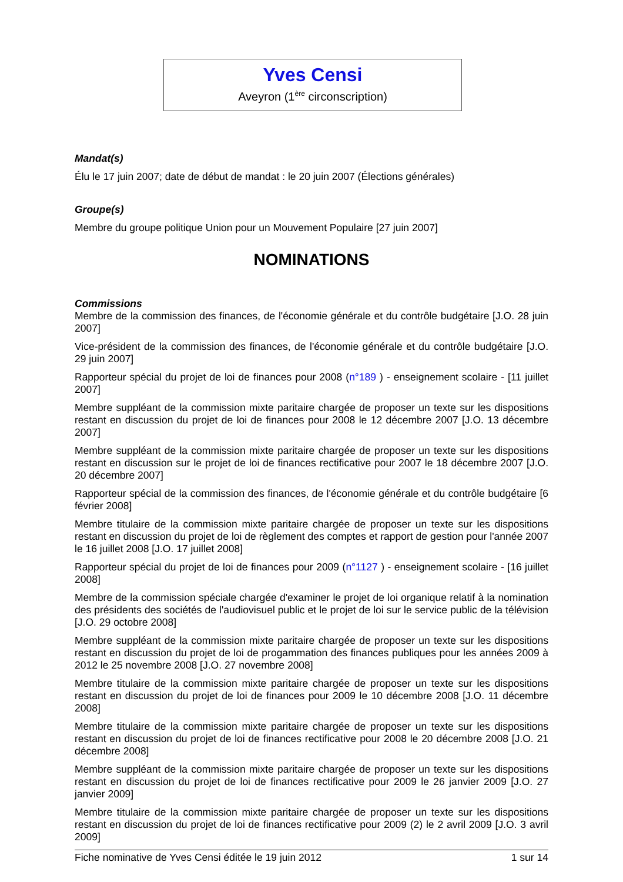Yves Censi
Aveyron (1<sup>ère</sup> circonscription)
Mandat(s)
Élu le 17 juin 2007; date de début de mandat : le 20 juin 2007 (Élections générales)
Groupe(s)
Membre du groupe politique Union pour un Mouvement Populaire [27 juin 2007]
NOMINATIONS
Commissions
Membre de la commission des finances, de l'économie générale et du contrôle budgétaire [J.O. 28 juin 2007]
Vice-président de la commission des finances, de l'économie générale et du contrôle budgétaire [J.O. 29 juin 2007]
Rapporteur spécial du projet de loi de finances pour 2008 (n°189 ) - enseignement scolaire - [11 juillet 2007]
Membre suppléant de la commission mixte paritaire chargée de proposer un texte sur les dispositions restant en discussion du projet de loi de finances pour 2008 le 12 décembre 2007 [J.O. 13 décembre 2007]
Membre suppléant de la commission mixte paritaire chargée de proposer un texte sur les dispositions restant en discussion sur le projet de loi de finances rectificative pour 2007 le 18 décembre 2007 [J.O. 20 décembre 2007]
Rapporteur spécial de la commission des finances, de l'économie générale et du contrôle budgétaire [6 février 2008]
Membre titulaire de la commission mixte paritaire chargée de proposer un texte sur les dispositions restant en discussion du projet de loi de règlement des comptes et rapport de gestion pour l'année 2007 le 16 juillet 2008 [J.O. 17 juillet 2008]
Rapporteur spécial du projet de loi de finances pour 2009 (n°1127 ) - enseignement scolaire - [16 juillet 2008]
Membre de la commission spéciale chargée d'examiner le projet de loi organique relatif à la nomination des présidents des sociétés de l'audiovisuel public et le projet de loi sur le service public de la télévision [J.O. 29 octobre 2008]
Membre suppléant de la commission mixte paritaire chargée de proposer un texte sur les dispositions restant en discussion du projet de loi de progammation des finances publiques pour les années 2009 à 2012 le 25 novembre 2008 [J.O. 27 novembre 2008]
Membre titulaire de la commission mixte paritaire chargée de proposer un texte sur les dispositions restant en discussion du projet de loi de finances pour 2009 le 10 décembre 2008 [J.O. 11 décembre 2008]
Membre titulaire de la commission mixte paritaire chargée de proposer un texte sur les dispositions restant en discussion du projet de loi de finances rectificative pour 2008 le 20 décembre 2008 [J.O. 21 décembre 2008]
Membre suppléant de la commission mixte paritaire chargée de proposer un texte sur les dispositions restant en discussion du projet de loi de finances rectificative pour 2009 le 26 janvier 2009 [J.O. 27 janvier 2009]
Membre titulaire de la commission mixte paritaire chargée de proposer un texte sur les dispositions restant en discussion du projet de loi de finances rectificative pour 2009 (2) le 2 avril 2009 [J.O. 3 avril 2009]
Fiche nominative de Yves Censi éditée le 19 juin 2012 1 sur 14